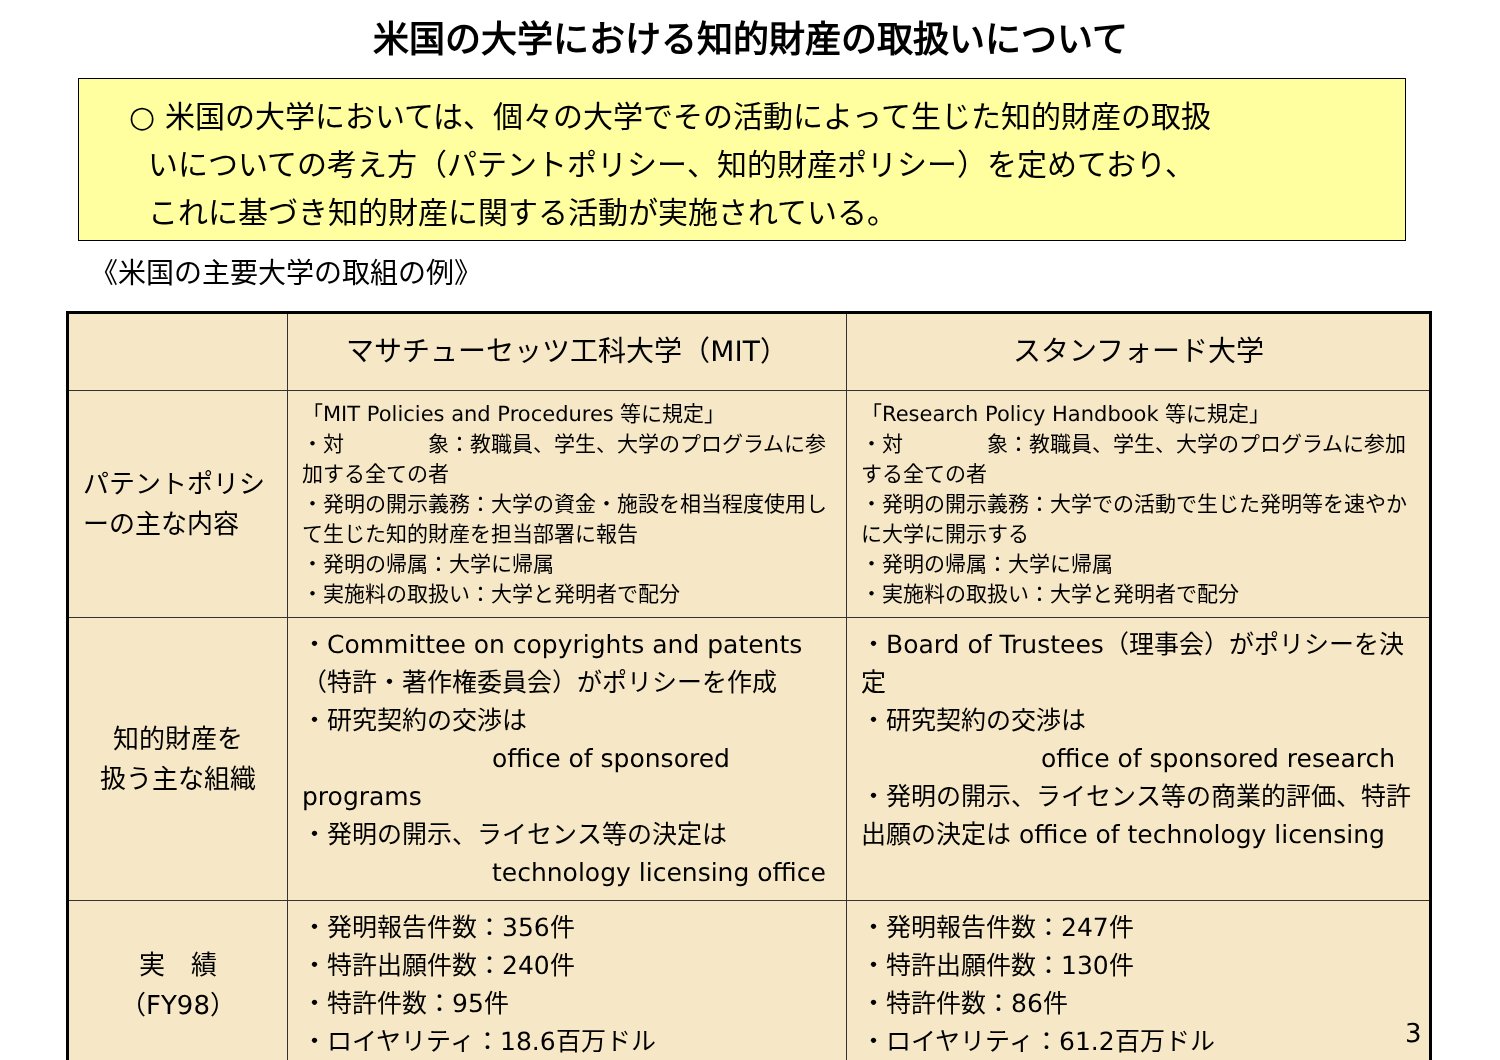米国の大学における知的財産の取扱いについて
○ 米国の大学においては、個々の大学でその活動によって生じた知的財産の取扱
いについての考え方（パテントポリシー、知的財産ポリシー）を定めており、
これに基づき知的財産に関する活動が実施されている。
《米国の主要大学の取組の例》
| | マサチューセッツ工科大学（MIT） | スタンフォード大学 |
| --- | --- | --- |
| パテントポリシーの主な内容 | 「MIT Policies and Procedures 等に規定」 ・対 象：教職員、学生、大学のプログラムに参加する全ての者 ・発明の開示義務：大学の資金・施設を相当程度使用して生じた知的財産を担当部署に報告 ・発明の帰属：大学に帰属 ・実施料の取扱い：大学と発明者で配分 | 「Research Policy Handbook 等に規定」 ・対 象：教職員、学生、大学のプログラムに参加する全ての者 ・発明の開示義務：大学での活動で生じた発明等を速やかに大学に開示する ・発明の帰属：大学に帰属 ・実施料の取扱い：大学と発明者で配分 |
| 知的財産を 扱う主な組織 | ・Committee on copyrights and patents（特許・著作権委員会）がポリシーを作成 ・研究契約の交渉は office of sponsored programs ・発明の開示、ライセンス等の決定は technology licensing office | ・Board of Trustees（理事会）がポリシーを決定 ・研究契約の交渉は office of sponsored research ・発明の開示、ライセンス等の商業的評価、特許出願の決定は office of technology licensing |
| 実 績 （FY98） | ・発明報告件数：356件 ・特許出願件数：240件 ・特許件数：95件 ・ロイヤリティ：18.6百万ドル | ・発明報告件数：247件 ・特許出願件数：130件 ・特許件数：86件 ・ロイヤリティ：61.2百万ドル |
3